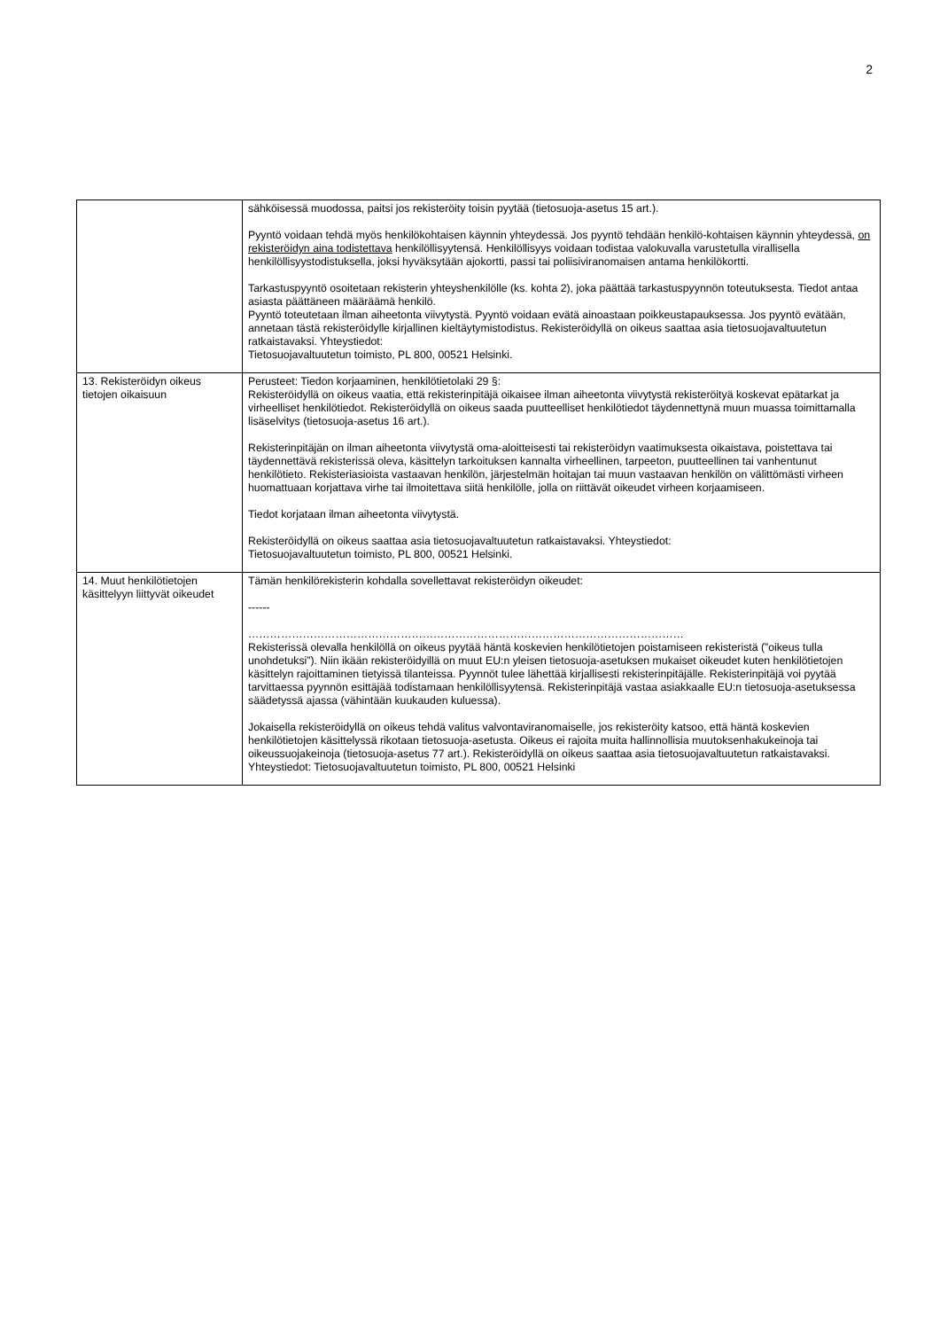2
| | sähköisessä muodossa, paitsi jos rekisteröity toisin pyytää (tietosuoja-asetus 15 art.). Pyyntö voidaan tehdä myös henkilökohtaisen käynnin yhteydessä. Jos pyyntö tehdään henkilö-kohtaisen käynnin yhteydessä, on rekisteröidyn aina todistettava henkilöllisyytensä. Henkilöllisyys voidaan todistaa valokuvalla varustetulla virallisella henkilöllisyystodistuksella, joksi hyväksytään ajokortti, passi tai poliisiviranomaisen antama henkilökortti. Tarkastuspyyntö osoitetaan rekisterin yhteyshenkilölle (ks. kohta 2), joka päättää tarkastuspyynnön toteutuksesta. Tiedot antaa asiasta päättäneen määräämä henkilö. Pyyntö toteutetaan ilman aiheetonta viivytystä. Pyyntö voidaan evätä ainoastaan poikkeustapauksessa. Jos pyyntö evätään, annetaan tästä rekisteröidylle kirjallinen kieltäytymistodistus. Rekisteröidyllä on oikeus saattaa asia tietosuojavaltuutetun ratkaistavaksi. Yhteystiedot: Tietosuojavaltuutetun toimisto, PL 800, 00521 Helsinki. |
| 13. Rekisteröidyn oikeus tietojen oikaisuun | Perusteet: Tiedon korjaaminen, henkilötietolaki 29 §: Rekisteröidyllä on oikeus vaatia, että rekisterinpitäjä oikaisee ilman aiheetonta viivytystä rekisteröityä koskevat epätarkat ja virheelliset henkilötiedot. Rekisteröidyllä on oikeus saada puutteelliset henkilötiedot täydennettynä muun muassa toimittamalla lisäselvitys (tietosuoja-asetus 16 art.). Rekisterinpitäjän on ilman aiheetonta viivytystä oma-aloitteisesti tai rekisteröidyn vaatimuksesta oikaistava, poistettava tai täydennettävä rekisterissä oleva, käsittelyn tarkoituksen kannalta virheellinen, tarpeeton, puutteellinen tai vanhentunut henkilötieto. Rekisteriasioista vastaavan henkilön, järjestelmän hoitajan tai muun vastaavan henkilön on välittömästi virheen huomattuaan korjattava virhe tai ilmoitettava siitä henkilölle, jolla on riittävät oikeudet virheen korjaamiseen. Tiedot korjataan ilman aiheetonta viivytystä. Rekisteröidyllä on oikeus saattaa asia tietosuojavaltuutetun ratkaistavaksi. Yhteystiedot: Tietosuojavaltuutetun toimisto, PL 800, 00521 Helsinki. |
| 14. Muut henkilötietojen käsittelyyn liittyvät oikeudet | Tämän henkilörekisterin kohdalla sovellettavat rekisteröidyn oikeudet: ------ ………………………………………………………………………………………………………… Rekisterissä olevalla henkilöllä on oikeus pyytää häntä koskevien henkilötietojen poistamiseen rekisteristä (”oikeus tulla unohdetuksi”). Niin ikään rekisteröidyillä on muut EU:n yleisen tietosuoja-asetuksen mukaiset oikeudet kuten henkilötietojen käsittelyn rajoittaminen tietyissä tilanteissa. Pyynnöt tulee lähettää kirjallisesti rekisterinpitäjälle. Rekisterinpitäjä voi pyytää tarvittaessa pyynnön esittäjää todistamaan henkilöllisyytensä. Rekisterinpitäjä vastaa asiakkaalle EU:n tietosuoja-asetuksessa säädetyssä ajassa (vähintään kuukauden kuluessa). Jokaisella rekisteröidyllä on oikeus tehdä valitus valvontaviranomaiselle, jos rekisteröity katsoo, että häntä koskevien henkilötietojen käsittelyssä rikotaan tietosuoja-asetusta. Oikeus ei rajoita muita hallinnollisia muutoksenhakukeinoja tai oikeussuojakeinoja (tietosuoja-asetus 77 art.). Rekisteröidyllä on oikeus saattaa asia tietosuojavaltuutetun ratkaistavaksi. Yhteystiedot: Tietosuojavaltuutetun toimisto, PL 800, 00521 Helsinki |